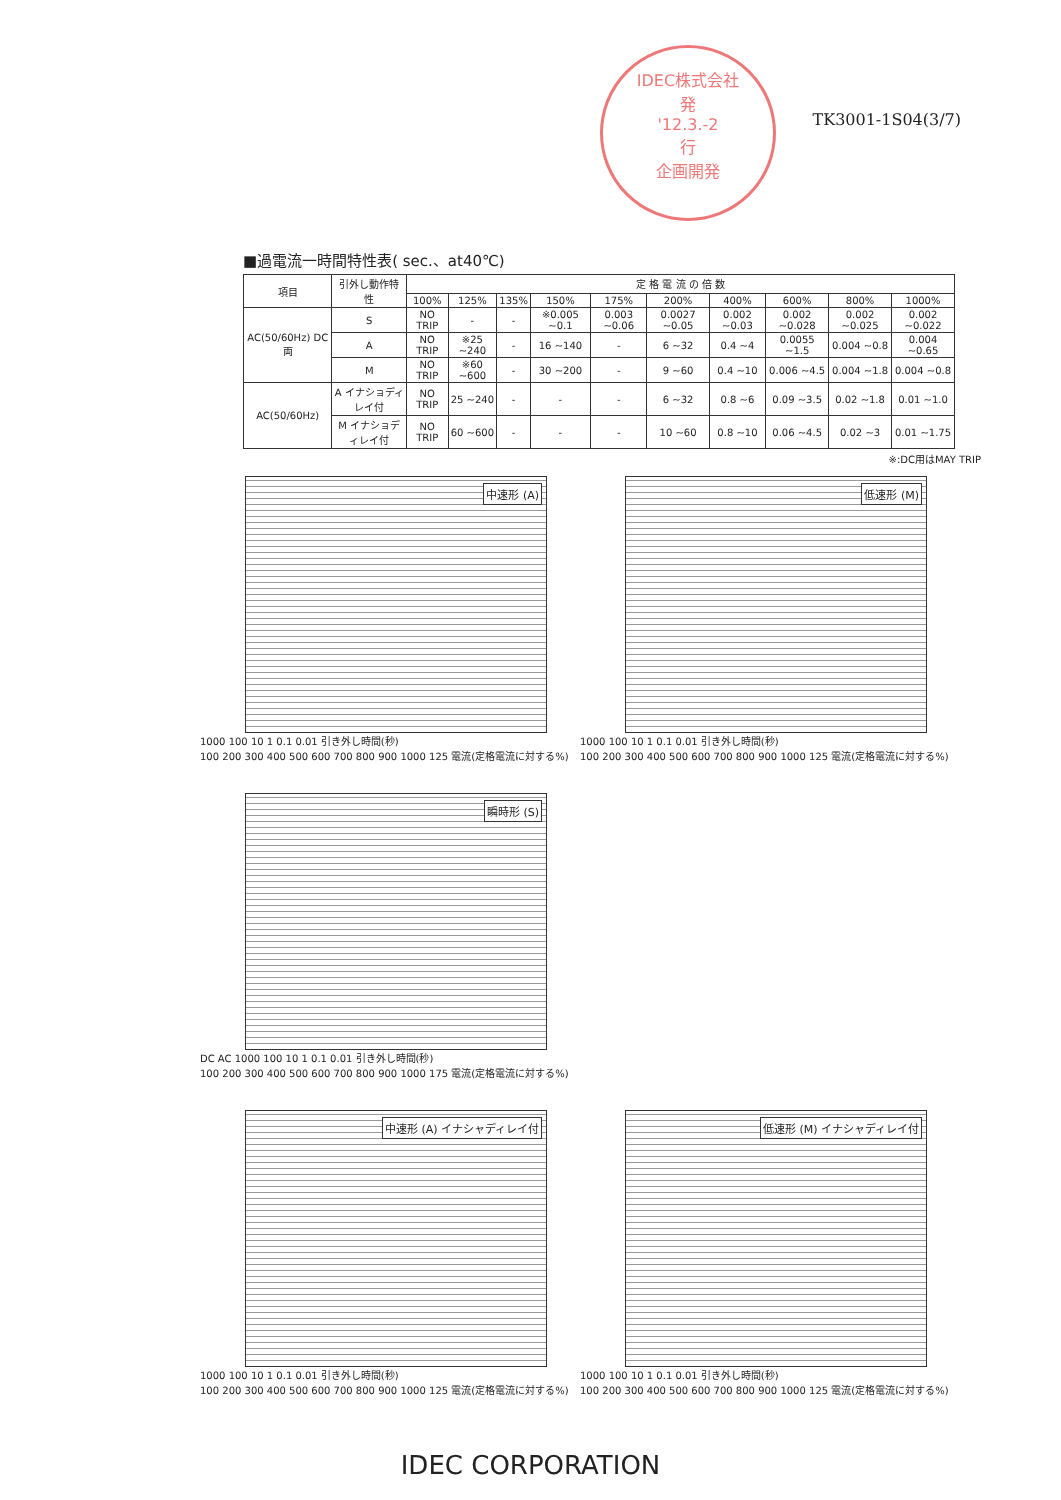IDEC株式会社
発
'12.3.-2
行
企画開発
TK3001-1S04(3/7)
■過電流一時間特性表( sec.、at40℃)
| 項目 | 引外し動作特性 | 定 格 電 流 の 倍 数 | | | | | | | | | |
| --- | --- | --- | --- | --- | --- | --- | --- | --- | --- | --- | --- |
| | | 100% | 125% | 135% | 150% | 175% | 200% | 400% | 600% | 800% | 1000% |
| AC(50/60Hz) DC 両 | S | NO TRIP | - | - | ※0.005 ~0.1 | 0.003 ~0.06 | 0.0027 ~0.05 | 0.002 ~0.03 | 0.002 ~0.028 | 0.002 ~0.025 | 0.002 ~0.022 |
| | A | NO TRIP | ※25 ~240 | - | 16 ~140 | - | 6 ~32 | 0.4 ~4 | 0.0055 ~1.5 | 0.004 ~0.8 | 0.004 ~0.65 |
| | M | NO TRIP | ※60 ~600 | - | 30 ~200 | - | 9 ~60 | 0.4 ~10 | 0.006 ~4.5 | 0.004 ~1.8 | 0.004 ~0.8 |
| AC(50/60Hz) | A イナショディレイ付 | NO TRIP | 25 ~240 | - | - | - | 6 ~32 | 0.8 ~6 | 0.09 ~3.5 | 0.02 ~1.8 | 0.01 ~1.0 |
| | M イナショディレイ付 | NO TRIP | 60 ~600 | - | - | - | 10 ~60 | 0.8 ~10 | 0.06 ~4.5 | 0.02 ~3 | 0.01 ~1.75 |
※:DC用はMAY TRIP
中速形 (A)
1000 100 10 1 0.1 0.01 引き外し時間(秒)
100 200 300 400 500 600 700 800 900 1000 125 電流(定格電流に対する%)
低速形 (M)
1000 100 10 1 0.1 0.01 引き外し時間(秒)
100 200 300 400 500 600 700 800 900 1000 125 電流(定格電流に対する%)
瞬時形 (S)
DC AC 1000 100 10 1 0.1 0.01 引き外し時間(秒)
100 200 300 400 500 600 700 800 900 1000 175 電流(定格電流に対する%)
中速形 (A) イナシャディレイ付
1000 100 10 1 0.1 0.01 引き外し時間(秒)
100 200 300 400 500 600 700 800 900 1000 125 電流(定格電流に対する%)
低速形 (M) イナシャディレイ付
1000 100 10 1 0.1 0.01 引き外し時間(秒)
100 200 300 400 500 600 700 800 900 1000 125 電流(定格電流に対する%)
IDEC CORPORATION